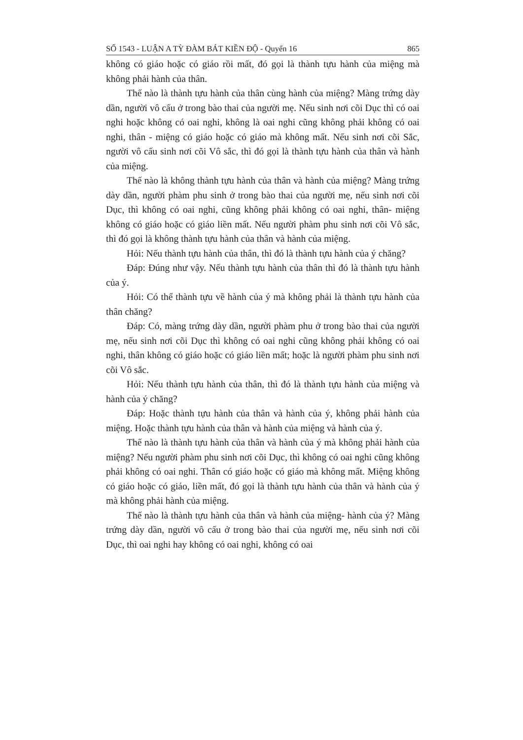SỐ 1543 - LUẬN A TỲ ĐÀM BÁT KIỀN ĐỘ - Quyển 16 865
không có giáo hoặc có giáo rồi mất, đó gọi là thành tựu hành của miệng mà không phải hành của thân.
Thế nào là thành tựu hành của thân cùng hành của miệng? Màng trứng dày dần, người vô cấu ở trong bào thai của người mẹ. Nếu sinh nơi cõi Dục thì có oai nghi hoặc không có oai nghi, không là oai nghi cũng không phải không có oai nghi, thân - miệng có giáo hoặc có giáo mà không mất. Nếu sinh nơi cõi Sắc, người vô cấu sinh nơi cõi Vô sắc, thì đó gọi là thành tựu hành của thân và hành của miệng.
Thế nào là không thành tựu hành của thân và hành của miệng? Màng trứng dày dần, người phàm phu sinh ở trong bào thai của người mẹ, nếu sinh nơi cõi Dục, thì không có oai nghi, cũng không phải không có oai nghi, thân- miệng không có giáo hoặc có giáo liền mất. Nếu người phàm phu sinh nơi cõi Vô sắc, thì đó gọi là không thành tựu hành của thân và hành của miệng.
Hỏi: Nếu thành tựu hành của thân, thì đó là thành tựu hành của ý chăng?
Đáp: Đúng như vậy. Nếu thành tựu hành của thân thì đó là thành tựu hành của ý.
Hỏi: Có thể thành tựu về hành của ý mà không phải là thành tựu hành của thân chăng?
Đáp: Có, màng trứng dày dần, người phàm phu ở trong bào thai của người mẹ, nếu sinh nơi cõi Dục thì không có oai nghi cũng không phải không có oai nghi, thân không có giáo hoặc có giáo liền mất; hoặc là người phàm phu sinh nơi cõi Vô sắc.
Hỏi: Nếu thành tựu hành của thân, thì đó là thành tựu hành của miệng và hành của ý chăng?
Đáp: Hoặc thành tựu hành của thân và hành của ý, không phải hành của miệng. Hoặc thành tựu hành của thân và hành của miệng và hành của ý.
Thế nào là thành tựu hành của thân và hành của ý mà không phải hành của miệng? Nếu người phàm phu sinh nơi cõi Dục, thì không có oai nghi cũng không phải không có oai nghi. Thân có giáo hoặc có giáo mà không mất. Miệng không có giáo hoặc có giáo, liền mất, đó gọi là thành tựu hành của thân và hành của ý mà không phải hành của miệng.
Thế nào là thành tựu hành của thân và hành của miệng- hành của ý? Màng trứng dày dần, người vô cấu ở trong bào thai của người mẹ, nếu sinh nơi cõi Dục, thì oai nghi hay không có oai nghi, không có oai